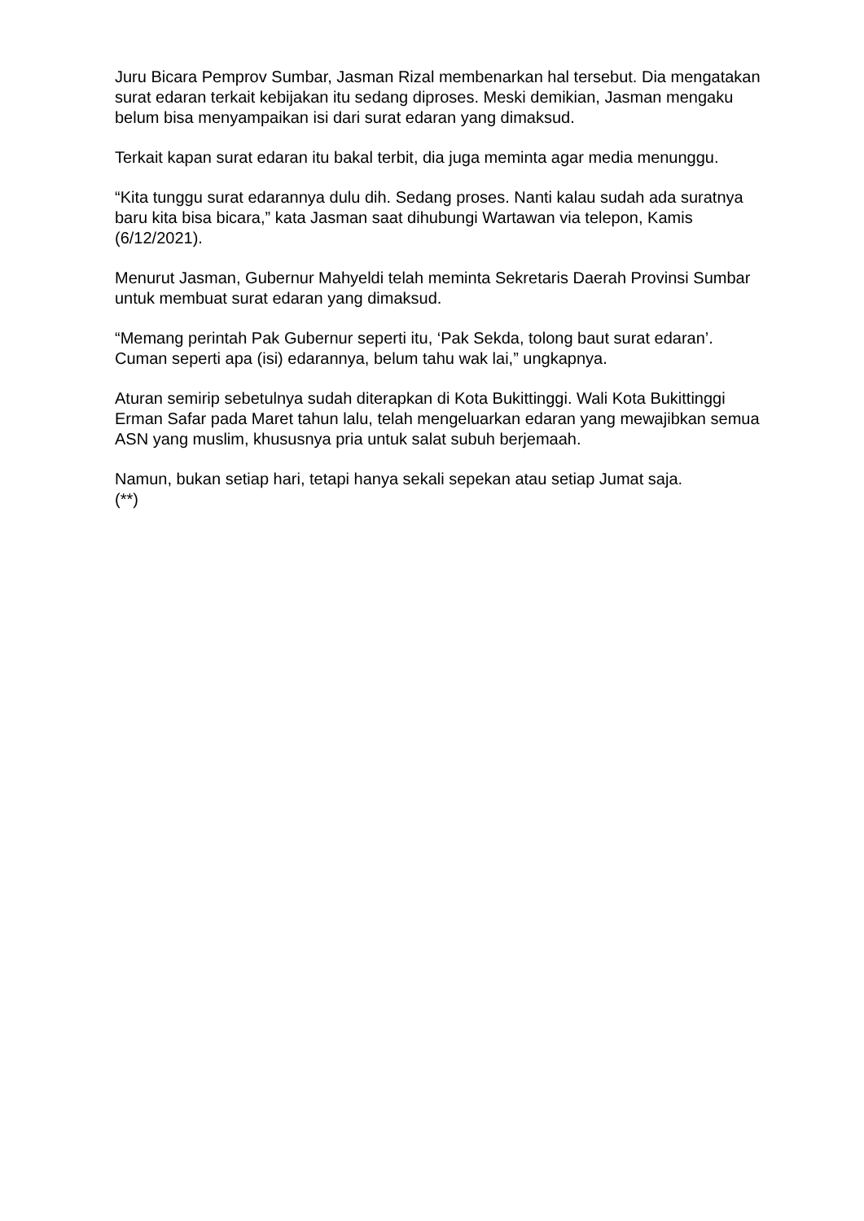Juru Bicara Pemprov Sumbar, Jasman Rizal membenarkan hal tersebut. Dia mengatakan surat edaran terkait kebijakan itu sedang diproses. Meski demikian, Jasman mengaku belum bisa menyampaikan isi dari surat edaran yang dimaksud.
Terkait kapan surat edaran itu bakal terbit, dia juga meminta agar media menunggu.
“Kita tunggu surat edarannya dulu dih. Sedang proses. Nanti kalau sudah ada suratnya baru kita bisa bicara,” kata Jasman saat dihubungi Wartawan via telepon, Kamis (6/12/2021).
Menurut Jasman, Gubernur Mahyeldi telah meminta Sekretaris Daerah Provinsi Sumbar untuk membuat surat edaran yang dimaksud.
“Memang perintah Pak Gubernur seperti itu, ‘Pak Sekda, tolong baut surat edaran’. Cuman seperti apa (isi) edarannya, belum tahu wak lai,” ungkapnya.
Aturan semirip sebetulnya sudah diterapkan di Kota Bukittinggi. Wali Kota Bukittinggi Erman Safar pada Maret tahun lalu, telah mengeluarkan edaran yang mewajibkan semua ASN yang muslim, khususnya pria untuk salat subuh berjemaah.
Namun, bukan setiap hari, tetapi hanya sekali sepekan atau setiap Jumat saja.
(**)